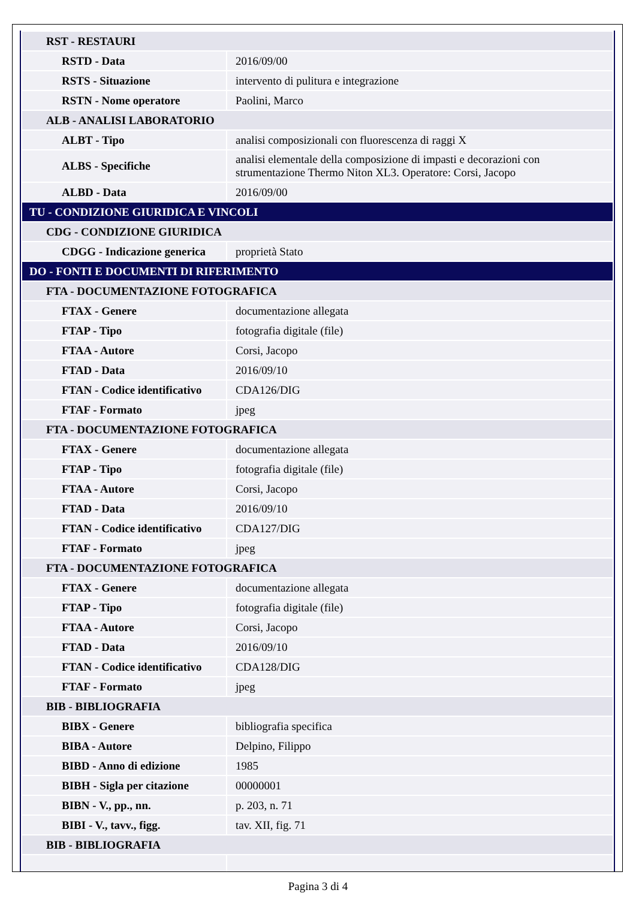| RST - RESTAURI | |
| RSTD - Data | 2016/09/00 |
| RSTS - Situazione | intervento di pulitura e integrazione |
| RSTN - Nome operatore | Paolini, Marco |
| ALB - ANALISI LABORATORIO | |
| ALBT - Tipo | analisi composizionali con fluorescenza di raggi X |
| ALBS - Specifiche | analisi elementale della composizione di impasti e decorazioni con strumentazione Thermo Niton XL3. Operatore: Corsi, Jacopo |
| ALBD - Data | 2016/09/00 |
| TU - CONDIZIONE GIURIDICA E VINCOLI | |
| CDG - CONDIZIONE GIURIDICA | |
| CDGG - Indicazione generica | proprietà Stato |
| DO - FONTI E DOCUMENTI DI RIFERIMENTO | |
| FTA - DOCUMENTAZIONE FOTOGRAFICA | |
| FTAX - Genere | documentazione allegata |
| FTAP - Tipo | fotografia digitale (file) |
| FTAA - Autore | Corsi, Jacopo |
| FTAD - Data | 2016/09/10 |
| FTAN - Codice identificativo | CDA126/DIG |
| FTAF - Formato | jpeg |
| FTA - DOCUMENTAZIONE FOTOGRAFICA | |
| FTAX - Genere | documentazione allegata |
| FTAP - Tipo | fotografia digitale (file) |
| FTAA - Autore | Corsi, Jacopo |
| FTAD - Data | 2016/09/10 |
| FTAN - Codice identificativo | CDA127/DIG |
| FTAF - Formato | jpeg |
| FTA - DOCUMENTAZIONE FOTOGRAFICA | |
| FTAX - Genere | documentazione allegata |
| FTAP - Tipo | fotografia digitale (file) |
| FTAA - Autore | Corsi, Jacopo |
| FTAD - Data | 2016/09/10 |
| FTAN - Codice identificativo | CDA128/DIG |
| FTAF - Formato | jpeg |
| BIB - BIBLIOGRAFIA | |
| BIBX - Genere | bibliografia specifica |
| BIBA - Autore | Delpino, Filippo |
| BIBD - Anno di edizione | 1985 |
| BIBH - Sigla per citazione | 00000001 |
| BIBN - V., pp., nn. | p. 203, n. 71 |
| BIBI - V., tavv., figg. | tav. XII, fig. 71 |
| BIB - BIBLIOGRAFIA | |
Pagina 3 di 4